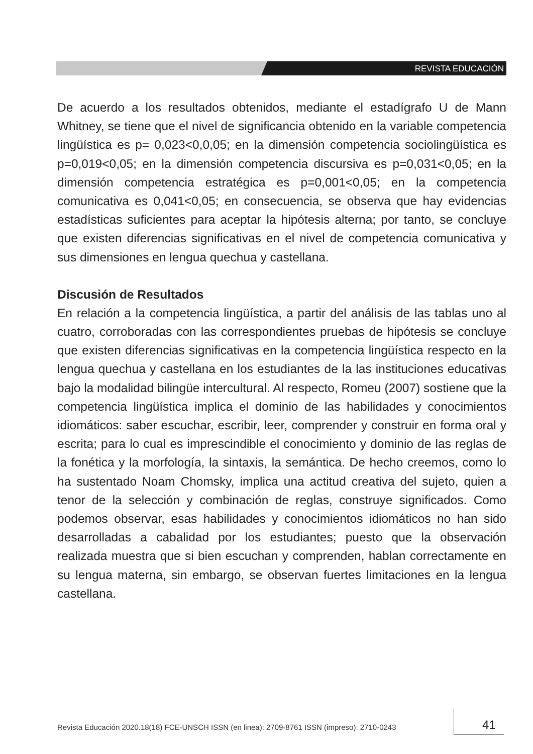REVISTA EDUCACIÓN
De acuerdo a los resultados obtenidos, mediante el estadígrafo U de Mann Whitney, se tiene que el nivel de significancia obtenido en la variable competencia lingüística es p= 0,023<0,0,05; en la dimensión competencia sociolingüística es p=0,019<0,05; en la dimensión competencia discursiva es p=0,031<0,05; en la dimensión competencia estratégica es p=0,001<0,05; en la competencia comunicativa es 0,041<0,05; en consecuencia, se observa que hay evidencias estadísticas suficientes para aceptar la hipótesis alterna; por tanto, se concluye que existen diferencias significativas en el nivel de competencia comunicativa y sus dimensiones en lengua quechua y castellana.
Discusión de Resultados
En relación a la competencia lingüística, a partir del análisis de las tablas uno al cuatro, corroboradas con las correspondientes pruebas de hipótesis se concluye que existen diferencias significativas en la competencia lingüística respecto en la lengua quechua y castellana en los estudiantes de la las instituciones educativas bajo la modalidad bilingüe intercultural. Al respecto, Romeu (2007) sostiene que la competencia lingüística implica el dominio de las habilidades y conocimientos idiomáticos: saber escuchar, escribir, leer, comprender y construir en forma oral y escrita; para lo cual es imprescindible el conocimiento y dominio de las reglas de la fonética y la morfología, la sintaxis, la semántica. De hecho creemos, como lo ha sustentado Noam Chomsky, implica una actitud creativa del sujeto, quien a tenor de la selección y combinación de reglas, construye significados. Como podemos observar, esas habilidades y conocimientos idiomáticos no han sido desarrolladas a cabalidad por los estudiantes; puesto que la observación realizada muestra que si bien escuchan y comprenden, hablan correctamente en su lengua materna, sin embargo, se observan fuertes limitaciones en la lengua castellana.
Revista Educación 2020.18(18) FCE-UNSCH ISSN (en linea): 2709-8761 ISSN (impreso): 2710-0243
41